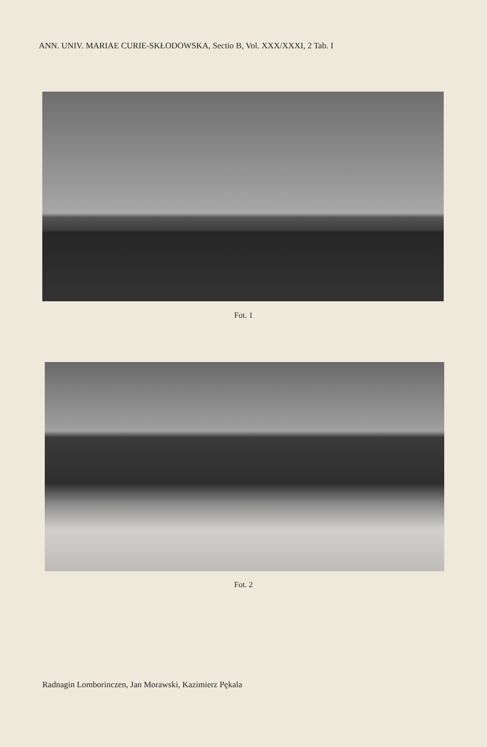ANN. UNIV. MARIAE CURIE-SKŁODOWSKA, Sectio B, Vol. XXX/XXXI, 2 Tab. I
Fot. 1
Fot. 2
Radnagin Lomborinczen, Jan Morawski, Kazimierz Pękala